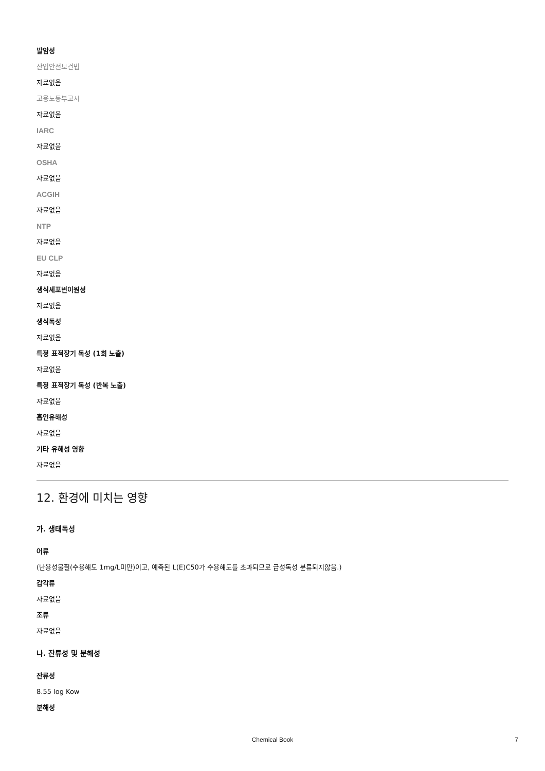발암성
산업안전보건법
자료없음
고용노동부고시
자료없음
IARC
자료없음
OSHA
자료없음
ACGIH
자료없음
NTP
자료없음
EU CLP
자료없음
생식세포변이원성
자료없음
생식독성
자료없음
특정 표적장기 독성 (1회 노출)
자료없음
특정 표적장기 독성 (반복 노출)
자료없음
흡인유해성
자료없음
기타 유해성 영향
자료없음
12. 환경에 미치는 영향
가. 생태독성
어류
(난용성물질(수용해도 1mg/L미만)이고, 예측된 L(E)C50가 수용해도를 초과되므로 급성독성 분류되지않음.)
갑각류
자료없음
조류
자료없음
나. 잔류성 및 분해성
잔류성
8.55 log Kow
분해성
Chemical Book 7